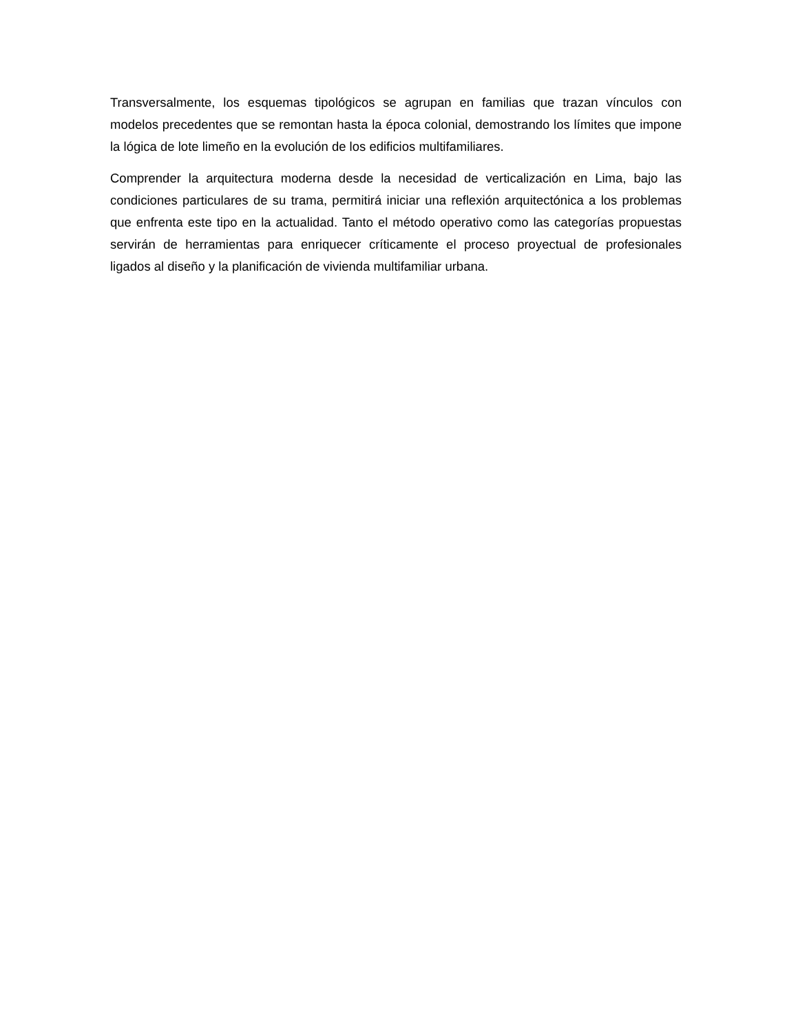Transversalmente, los esquemas tipológicos se agrupan en familias que trazan vínculos con modelos precedentes que se remontan hasta la época colonial, demostrando los límites que impone la lógica de lote limeño en la evolución de los edificios multifamiliares.
Comprender la arquitectura moderna desde la necesidad de verticalización en Lima, bajo las condiciones particulares de su trama, permitirá iniciar una reflexión arquitectónica a los problemas que enfrenta este tipo en la actualidad. Tanto el método operativo como las categorías propuestas servirán de herramientas para enriquecer críticamente el proceso proyectual de profesionales ligados al diseño y la planificación de vivienda multifamiliar urbana.